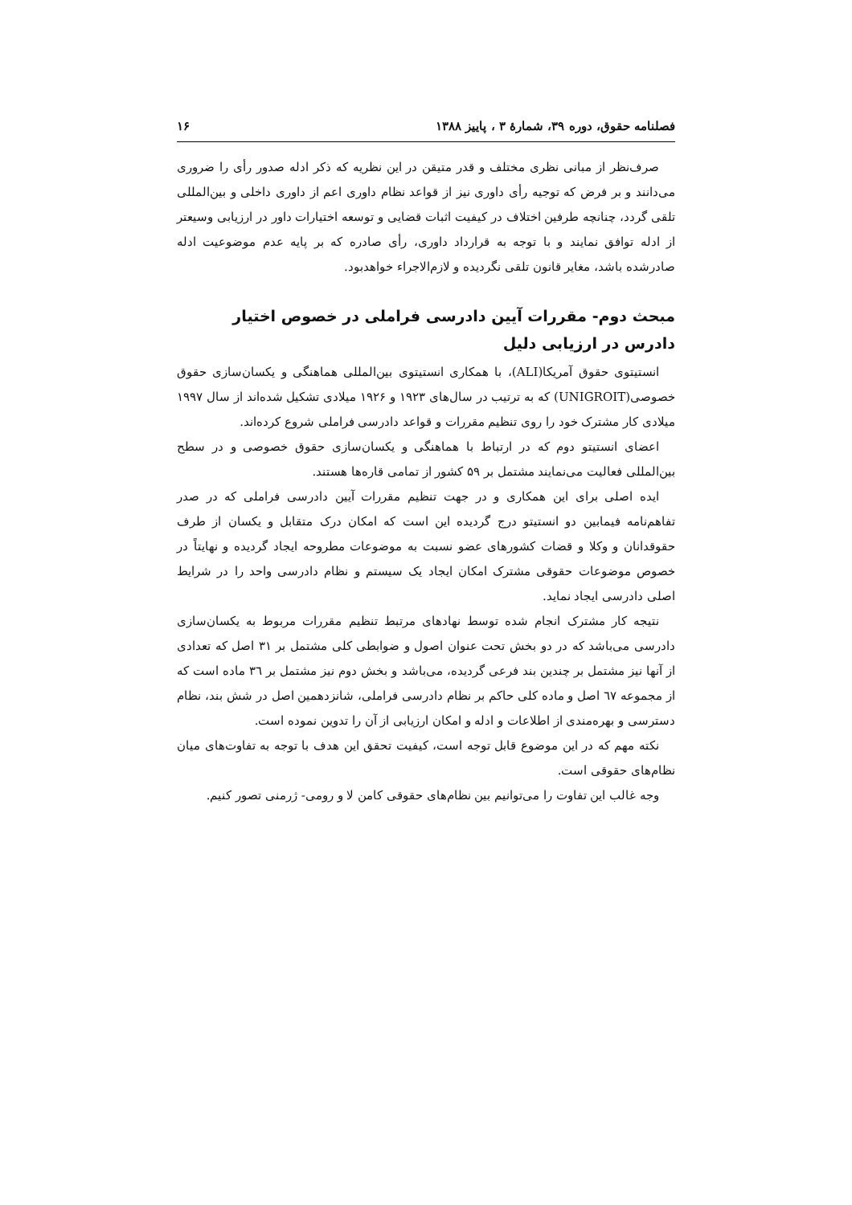فصلنامه حقوق، دوره ۳۹، شمارهٔ ۳ ، پاییز ۱۳۸۸ ۱۶
صرف‌نظر از مبانی نظری مختلف و قدر متیقن در این نظریه که ذکر ادله صدور رأی را ضروری می‌دانند و بر فرض که توجیه رأی داوری نیز از قواعد نظام داوری اعم از داوری داخلی و بین‌المللی تلقی گردد، چنانچه طرفین اختلاف در کیفیت اثبات قضایی و توسعه اختیارات داور در ارزیابی وسیعتر از ادله توافق نمایند و با توجه به قرارداد داوری، رأی صادره که بر پایه عدم موضوعیت ادله صادرشده باشد، مغایر قانون تلقی نگردیده و لازم‌الاجراء خواهدبود.
مبحث دوم- مقررات آیین دادرسی فراملی در خصوص اختیار دادرس در ارزیابی دلیل
انستیتوی حقوق آمریکا(ALI)، با همکاری انستیتوی بین‌المللی هماهنگی و یکسان‌سازی حقوق خصوصی(UNIGROIT) که به ترتیب در سال‌های ۱۹۲۳ و ۱۹۲۶ میلادی تشکیل شده‌اند از سال ۱۹۹۷ میلادی کار مشترک خود را روی تنظیم مقررات و قواعد دادرسی فراملی شروع کرده‌اند.
اعضای انستیتو دوم که در ارتباط با هماهنگی و یکسان‌سازی حقوق خصوصی و در سطح بین‌المللی فعالیت می‌نمایند مشتمل بر ۵۹ کشور از تمامی قاره‌ها هستند.
ایده اصلی برای این همکاری و در جهت تنظیم مقررات آیین دادرسی فراملی که در صدر تفاهم‌نامه فیمابین دو انستیتو درج گردیده این است که امکان درک متقابل و یکسان از طرف حقوقدانان و وکلا و قضات کشورهای عضو نسبت به موضوعات مطروحه ایجاد گردیده و نهایتاً در خصوص موضوعات حقوقی مشترک امکان ایجاد یک سیستم و نظام دادرسی واحد را در شرایط اصلی دادرسی ایجاد نماید.
نتیجه کار مشترک انجام شده توسط نهادهای مرتبط تنظیم مقررات مربوط به یکسان‌سازی دادرسی می‌باشد که در دو بخش تحت عنوان اصول و ضوابطی کلی مشتمل بر ۳۱ اصل که تعدادی از آنها نیز مشتمل بر چندین بند فرعی گردیده، می‌باشد و بخش دوم نیز مشتمل بر ۳٦ ماده است که از مجموعه ٦٧ اصل و ماده کلی حاکم بر نظام دادرسی فراملی، شانزدهمین اصل در شش بند، نظام دسترسی و بهره‌مندی از اطلاعات و ادله و امکان ارزیابی از آن را تدوین نموده است.
نکته مهم که در این موضوع قابل توجه است، کیفیت تحقق این هدف با توجه به تفاوت‌های میان نظام‌های حقوقی است.
وجه غالب این تفاوت را می‌توانیم بین نظام‌های حقوقی کامن لا و رومی- ژرمنی تصور کنیم.